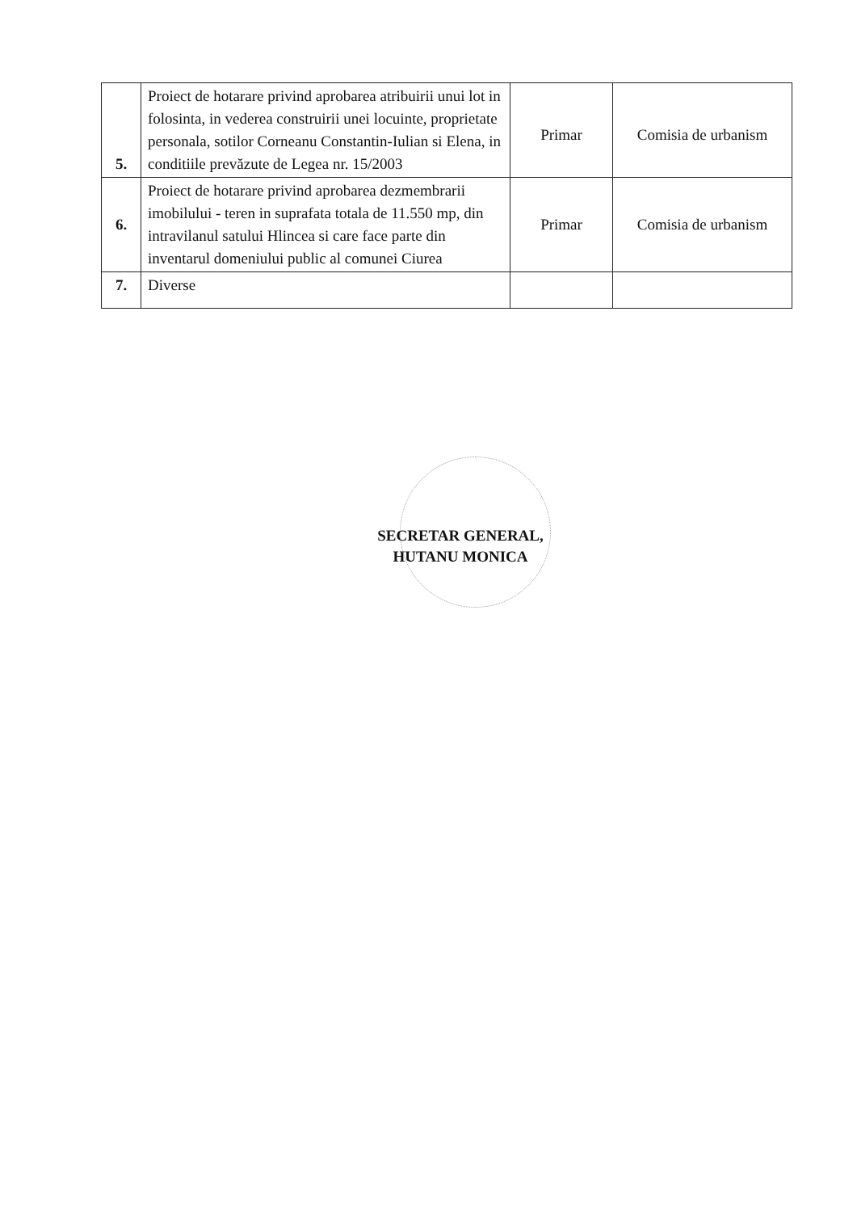| 5. | Proiect de hotarare privind aprobarea atribuirii unui lot in folosinta, in vederea construirii unei locuinte, proprietate personala, sotilor Corneanu Constantin-Iulian si Elena, in conditiile prevăzute de Legea nr. 15/2003 | Primar | Comisia de urbanism |
| 6. | Proiect de hotarare privind aprobarea dezmembrarii imobilului - teren in suprafata totala de 11.550 mp, din intravilanul satului Hlincea si care face parte din inventarul domeniului public al comunei Ciurea | Primar | Comisia de urbanism |
| 7. | Diverse | | |
SECRETAR GENERAL,
HUTANU MONICA